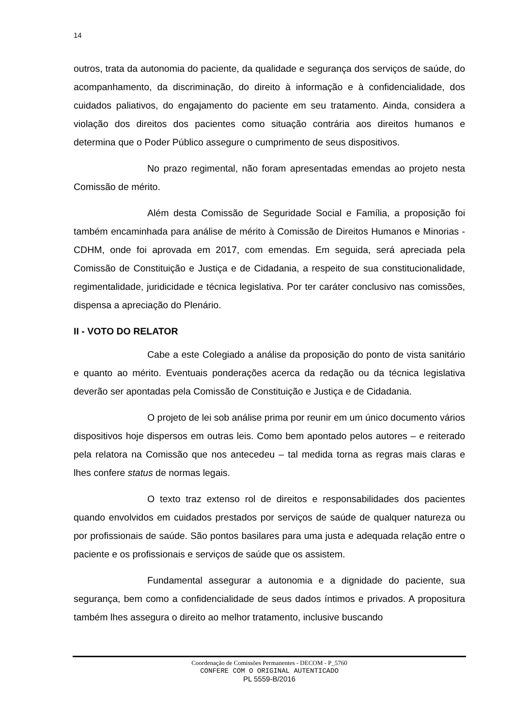14
outros, trata da autonomia do paciente, da qualidade e segurança dos serviços de saúde, do acompanhamento, da discriminação, do direito à informação e à confidencialidade, dos cuidados paliativos, do engajamento do paciente em seu tratamento. Ainda, considera a violação dos direitos dos pacientes como situação contrária aos direitos humanos e determina que o Poder Público assegure o cumprimento de seus dispositivos.
No prazo regimental, não foram apresentadas emendas ao projeto nesta Comissão de mérito.
Além desta Comissão de Seguridade Social e Família, a proposição foi também encaminhada para análise de mérito à Comissão de Direitos Humanos e Minorias - CDHM, onde foi aprovada em 2017, com emendas. Em seguida, será apreciada pela Comissão de Constituição e Justiça e de Cidadania, a respeito de sua constitucionalidade, regimentalidade, juridicidade e técnica legislativa. Por ter caráter conclusivo nas comissões, dispensa a apreciação do Plenário.
II - VOTO DO RELATOR
Cabe a este Colegiado a análise da proposição do ponto de vista sanitário e quanto ao mérito. Eventuais ponderações acerca da redação ou da técnica legislativa deverão ser apontadas pela Comissão de Constituição e Justiça e de Cidadania.
O projeto de lei sob análise prima por reunir em um único documento vários dispositivos hoje dispersos em outras leis. Como bem apontado pelos autores – e reiterado pela relatora na Comissão que nos antecedeu – tal medida torna as regras mais claras e lhes confere status de normas legais.
O texto traz extenso rol de direitos e responsabilidades dos pacientes quando envolvidos em cuidados prestados por serviços de saúde de qualquer natureza ou por profissionais de saúde. São pontos basilares para uma justa e adequada relação entre o paciente e os profissionais e serviços de saúde que os assistem.
Fundamental assegurar a autonomia e a dignidade do paciente, sua segurança, bem como a confidencialidade de seus dados íntimos e privados. A propositura também lhes assegura o direito ao melhor tratamento, inclusive buscando
Coordenação de Comissões Permanentes - DECOM - P_5760
CONFERE COM O ORIGINAL AUTENTICADO
PL 5559-B/2016